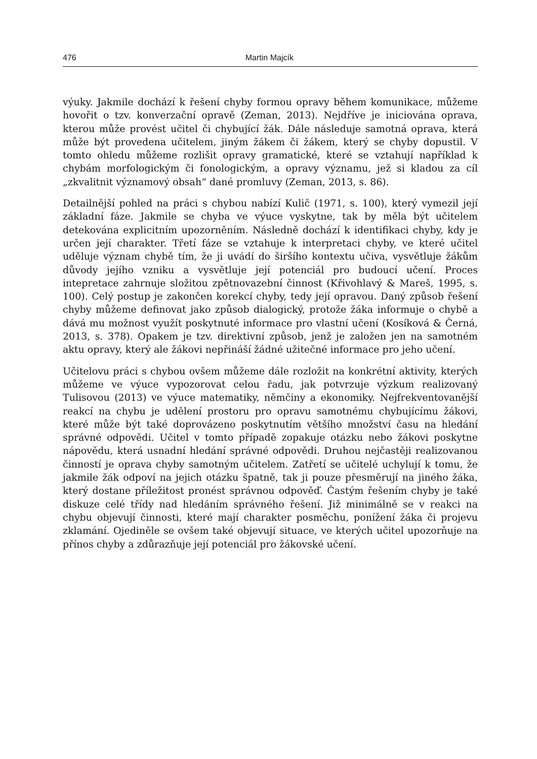476 Martin Majcík
výuky. Jakmile dochází k řešení chyby formou opravy během komunikace, můžeme hovořit o tzv. konverzační opravě (Zeman, 2013). Nejdříve je iniciována oprava, kterou může provést učitel či chybující žák. Dále následuje samotná oprava, která může být provedena učitelem, jiným žákem či žákem, který se chyby dopustil. V tomto ohledu můžeme rozlišit opravy gramatické, které se vztahují například k chybám morfologickým či fonologickým, a opravy významu, jež si kladou za cíl „zkvalitnit významový obsah“ dané promluvy (Zeman, 2013, s. 86).
Detailnější pohled na práci s chybou nabízí Kulič (1971, s. 100), který vymezil její základní fáze. Jakmile se chyba ve výuce vyskytne, tak by měla být učitelem detekována explicitním upozorněním. Následně dochází k identifikaci chyby, kdy je určen její charakter. Třetí fáze se vztahuje k interpretaci chyby, ve které učitel uděluje význam chybě tím, že ji uvádí do širšího kontextu učiva, vysvětluje žákům důvody jejího vzniku a vysvětluje její potenciál pro budoucí učení. Proces intepretace zahrnuje složitou zpětnovazební činnost (Křivohlavý & Mareš, 1995, s. 100). Celý postup je zakončen korekcí chyby, tedy její opravou. Daný způsob řešení chyby můžeme definovat jako způsob dialogický, protože žáka informuje o chybě a dává mu možnost využít poskytnuté informace pro vlastní učení (Kosíková & Černá, 2013, s. 378). Opakem je tzv. direktivní způsob, jenž je založen jen na samotném aktu opravy, který ale žákovi nepřináší žádné užitečné informace pro jeho učení.
Učitelovu práci s chybou ovšem můžeme dále rozložit na konkrétní aktivity, kterých můžeme ve výuce vypozorovat celou řadu, jak potvrzuje výzkum realizovaný Tulisovou (2013) ve výuce matematiky, němčiny a ekonomiky. Nejfrekventovanější reakcí na chybu je udělení prostoru pro opravu samotnému chybujícímu žákovi, které může být také doprovázeno poskytnutím většího množství času na hledání správné odpovědi. Učitel v tomto případě zopakuje otázku nebo žákovi poskytne nápovědu, která usnadní hledání správné odpovědi. Druhou nejčastěji realizovanou činností je oprava chyby samotným učitelem. Zatřetí se učitelé uchylují k tomu, že jakmile žák odpoví na jejich otázku špatně, tak ji pouze přesměrují na jiného žáka, který dostane příležitost pronést správnou odpověď. Častým řešením chyby je také diskuze celé třídy nad hledáním správného řešení. Již minimálně se v reakci na chybu objevují činnosti, které mají charakter posměchu, ponížení žáka či projevu zklamání. Ojediněle se ovšem také objevují situace, ve kterých učitel upozorňuje na přínos chyby a zdůrazňuje její potenciál pro žákovské učení.